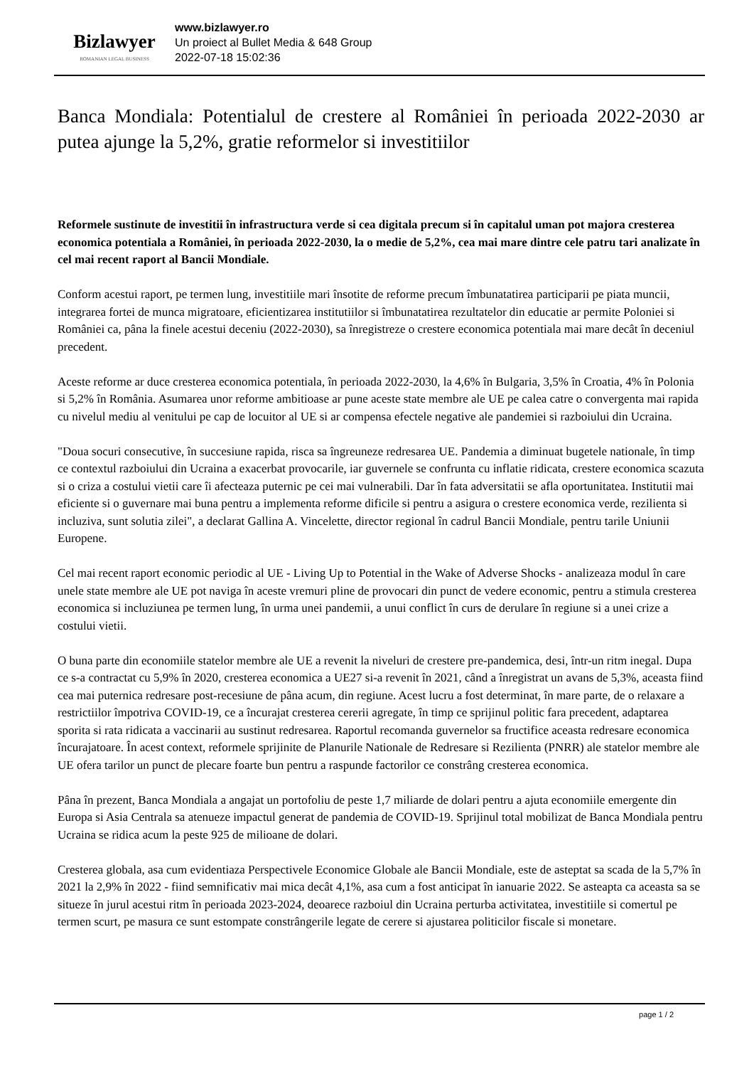Bizlawyer
ROMANIAN LEGAL BUSINESS
www.bizlawyer.ro
Un proiect al Bullet Media & 648 Group
2022-07-18 15:02:36
Banca Mondiala: Potentialul de crestere al României în perioada 2022-2030 ar putea ajunge la 5,2%, gratie reformelor si investitiilor
Reformele sustinute de investitii în infrastructura verde si cea digitala precum si în capitalul uman pot majora cresterea economica potentiala a României, în perioada 2022-2030, la o medie de 5,2%, cea mai mare dintre cele patru tari analizate în cel mai recent raport al Bancii Mondiale.
Conform acestui raport, pe termen lung, investitiile mari însotite de reforme precum îmbunatatirea participarii pe piata muncii, integrarea fortei de munca migratoare, eficientizarea institutiilor si îmbunatatirea rezultatelor din educatie ar permite Poloniei si României ca, pâna la finele acestui deceniu (2022-2030), sa înregistreze o crestere economica potentiala mai mare decât în deceniul precedent.
Aceste reforme ar duce cresterea economica potentiala, în perioada 2022-2030, la 4,6% în Bulgaria, 3,5% în Croatia, 4% în Polonia si 5,2% în România. Asumarea unor reforme ambitioase ar pune aceste state membre ale UE pe calea catre o convergenta mai rapida cu nivelul mediu al venitului pe cap de locuitor al UE si ar compensa efectele negative ale pandemiei si razboiului din Ucraina.
"Doua socuri consecutive, în succesiune rapida, risca sa îngreuneze redresarea UE. Pandemia a diminuat bugetele nationale, în timp ce contextul razboiului din Ucraina a exacerbat provocarile, iar guvernele se confrunta cu inflatie ridicata, crestere economica scazuta si o criza a costului vietii care îi afecteaza puternic pe cei mai vulnerabili. Dar în fata adversitatii se afla oportunitatea. Institutii mai eficiente si o guvernare mai buna pentru a implementa reforme dificile si pentru a asigura o crestere economica verde, rezilienta si incluziva, sunt solutia zilei", a declarat Gallina A. Vincelette, director regional în cadrul Bancii Mondiale, pentru tarile Uniunii Europene.
Cel mai recent raport economic periodic al UE - Living Up to Potential in the Wake of Adverse Shocks - analizeaza modul în care unele state membre ale UE pot naviga în aceste vremuri pline de provocari din punct de vedere economic, pentru a stimula cresterea economica si incluziunea pe termen lung, în urma unei pandemii, a unui conflict în curs de derulare în regiune si a unei crize a costului vietii.
O buna parte din economiile statelor membre ale UE a revenit la niveluri de crestere pre-pandemica, desi, într-un ritm inegal. Dupa ce s-a contractat cu 5,9% în 2020, cresterea economica a UE27 si-a revenit în 2021, când a înregistrat un avans de 5,3%, aceasta fiind cea mai puternica redresare post-recesiune de pâna acum, din regiune. Acest lucru a fost determinat, în mare parte, de o relaxare a restrictiilor împotriva COVID-19, ce a încurajat cresterea cererii agregate, în timp ce sprijinul politic fara precedent, adaptarea sporita si rata ridicata a vaccinarii au sustinut redresarea. Raportul recomanda guvernelor sa fructifice aceasta redresare economica încurajatoare. În acest context, reformele sprijinite de Planurile Nationale de Redresare si Rezilienta (PNRR) ale statelor membre ale UE ofera tarilor un punct de plecare foarte bun pentru a raspunde factorilor ce constrâng cresterea economica.
Pâna în prezent, Banca Mondiala a angajat un portofoliu de peste 1,7 miliarde de dolari pentru a ajuta economiile emergente din Europa si Asia Centrala sa atenueze impactul generat de pandemia de COVID-19. Sprijinul total mobilizat de Banca Mondiala pentru Ucraina se ridica acum la peste 925 de milioane de dolari.
Cresterea globala, asa cum evidentiaza Perspectivele Economice Globale ale Bancii Mondiale, este de asteptat sa scada de la 5,7% în 2021 la 2,9% în 2022 - fiind semnificativ mai mica decât 4,1%, asa cum a fost anticipat în ianuarie 2022. Se asteapta ca aceasta sa se situeze în jurul acestui ritm în perioada 2023-2024, deoarece razboiul din Ucraina perturba activitatea, investitiile si comertul pe termen scurt, pe masura ce sunt estompate constrângerile legate de cerere si ajustarea politicilor fiscale si monetare.
page 1 / 2